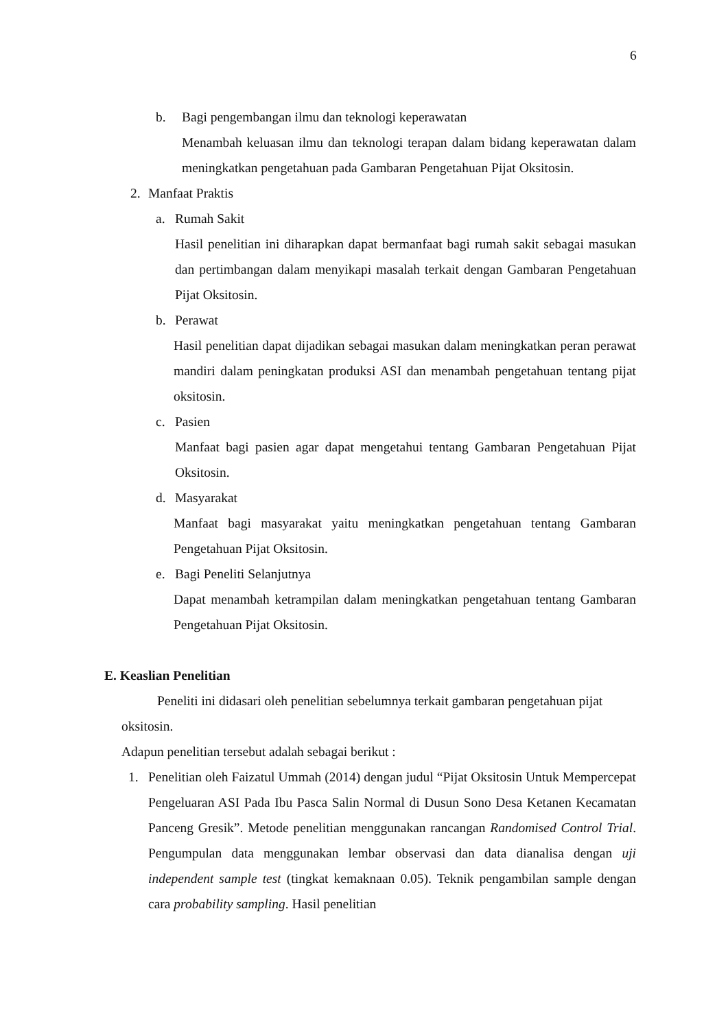6
b. Bagi pengembangan ilmu dan teknologi keperawatan
Menambah keluasan ilmu dan teknologi terapan dalam bidang keperawatan dalam meningkatkan pengetahuan pada Gambaran Pengetahuan Pijat Oksitosin.
2. Manfaat Praktis
a. Rumah Sakit
Hasil penelitian ini diharapkan dapat bermanfaat bagi rumah sakit sebagai masukan dan pertimbangan dalam menyikapi masalah terkait dengan Gambaran Pengetahuan Pijat Oksitosin.
b. Perawat
Hasil penelitian dapat dijadikan sebagai masukan dalam meningkatkan peran perawat mandiri dalam peningkatan produksi ASI dan menambah pengetahuan tentang pijat oksitosin.
c. Pasien
Manfaat bagi pasien agar dapat mengetahui tentang Gambaran Pengetahuan Pijat Oksitosin.
d. Masyarakat
Manfaat bagi masyarakat yaitu meningkatkan pengetahuan tentang Gambaran Pengetahuan Pijat Oksitosin.
e. Bagi Peneliti Selanjutnya
Dapat menambah ketrampilan dalam meningkatkan pengetahuan tentang Gambaran Pengetahuan Pijat Oksitosin.
E. Keaslian Penelitian
Peneliti ini didasari oleh penelitian sebelumnya terkait gambaran pengetahuan pijat oksitosin.
Adapun penelitian tersebut adalah sebagai berikut :
1. Penelitian oleh Faizatul Ummah (2014) dengan judul “Pijat Oksitosin Untuk Mempercepat Pengeluaran ASI Pada Ibu Pasca Salin Normal di Dusun Sono Desa Ketanen Kecamatan Panceng Gresik”. Metode penelitian menggunakan rancangan Randomised Control Trial. Pengumpulan data menggunakan lembar observasi dan data dianalisa dengan uji independent sample test (tingkat kemaknaan 0.05). Teknik pengambilan sample dengan cara probability sampling. Hasil penelitian